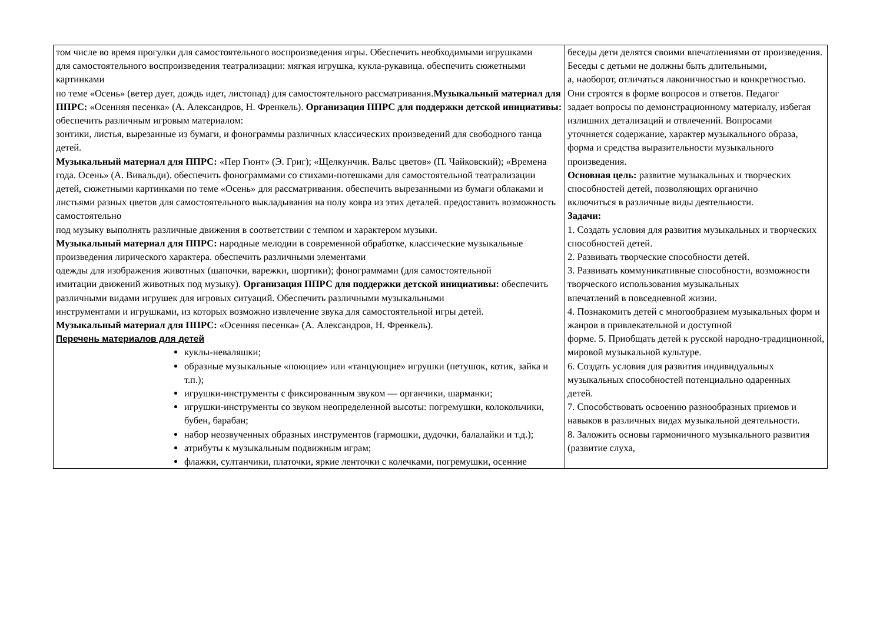| том числе во время прогулки для самостоятельного воспроизведения игры. Обеспечить необходимыми игрушками для самостоятельного воспроизведения театрализации: мягкая игрушка, кукла-рукавица. обеспечить сюжетными картинками по теме «Осень» (ветер дует, дождь идет, листопад) для самостоятельного рассматривания. Музыкальный материал для ППРС: «Осенняя песенка» (А. Александров, Н. Френкель). Организация ППРС для поддержки детской инициативы: обеспечить различным игровым материалом: зонтики, листья, вырезанные из бумаги, и фонограммы различных классических произведений для свободного танца детей. Музыкальный материал для ППРС: «Пер Гюнт» (Э. Григ); «Щелкунчик. Вальс цветов» (П. Чайковский); «Времена года. Осень» (А. Вивальди). обеспечить фонограммами со стихами-потешками для самостоятельной театрализации детей, сюжетными картинками по теме «Осень» для рассматривания. обеспечить вырезанными из бумаги облаками и листьями разных цветов для самостоятельного выкладывания на полу ковра из этих деталей. предоставить возможность самостоятельно под музыку выполнять различные движения в соответствии с темпом и характером музыки. Музыкальный материал для ППРС: народные мелодии в современной обработке, классические музыкальные произведения лирического характера. обеспечить различными элементами одежды для изображения животных (шапочки, варежки, шортики); фонограммами (для самостоятельной имитации движений животных под музыку). Организация ППРС для поддержки детской инициативы: обеспечить различными видами игрушек для игровых ситуаций. Обеспечить различными музыкальными инструментами и игрушками, из которых возможно извлечение звука для самостоятельной игры детей. Музыкальный материал для ППРС: «Осенняя песенка» (А. Александров, Н. Френкель). Перечень материалов для детей куклы-неваляшки; образные музыкальные «поющие» или «танцующие» игрушки (петушок, котик, зайка и т.п.); игрушки-инструменты с фиксированным звуком — органчики, шарманки; игрушки-инструменты со звуком неопределенной высоты: погремушки, колокольчики, бубен, барабан; набор неозвученных образных инструментов (гармошки, дудочки, балалайки и т.д.); атрибуты к музыкальным подвижным играм; флажки, султанчики, платочки, яркие ленточки с колечками, погремушки, осенние | беседы дети делятся своими впечатлениями от произведения. Беседы с детьми не должны быть длительными, а, наоборот, отличаться лаконичностью и конкретностью. Они строятся в форме вопросов и ответов. Педагог задает вопросы по демонстрационному материалу, избегая излишних детализаций и отвлечений. Вопросами уточняется содержание, характер музыкального образа, форма и средства выразительности музыкального произведения. Основная цель: развитие музыкальных и творческих способностей детей, позволяющих органично включиться в различные виды деятельности. Задачи: 1. Создать условия для развития музыкальных и творческих способностей детей. 2. Развивать творческие способности детей. 3. Развивать коммуникативные способности, возможности творческого использования музыкальных впечатлений в повседневной жизни. 4. Познакомить детей с многообразием музыкальных форм и жанров в привлекательной и доступной форме. 5. Приобщать детей к русской народно-традиционной, мировой музыкальной культуре. 6. Создать условия для развития индивидуальных музыкальных способностей потенциально одаренных детей. 7. Способствовать освоению разнообразных приемов и навыков в различных видах музыкальной деятельности. 8. Заложить основы гармоничного музыкального развития (развитие слуха, |